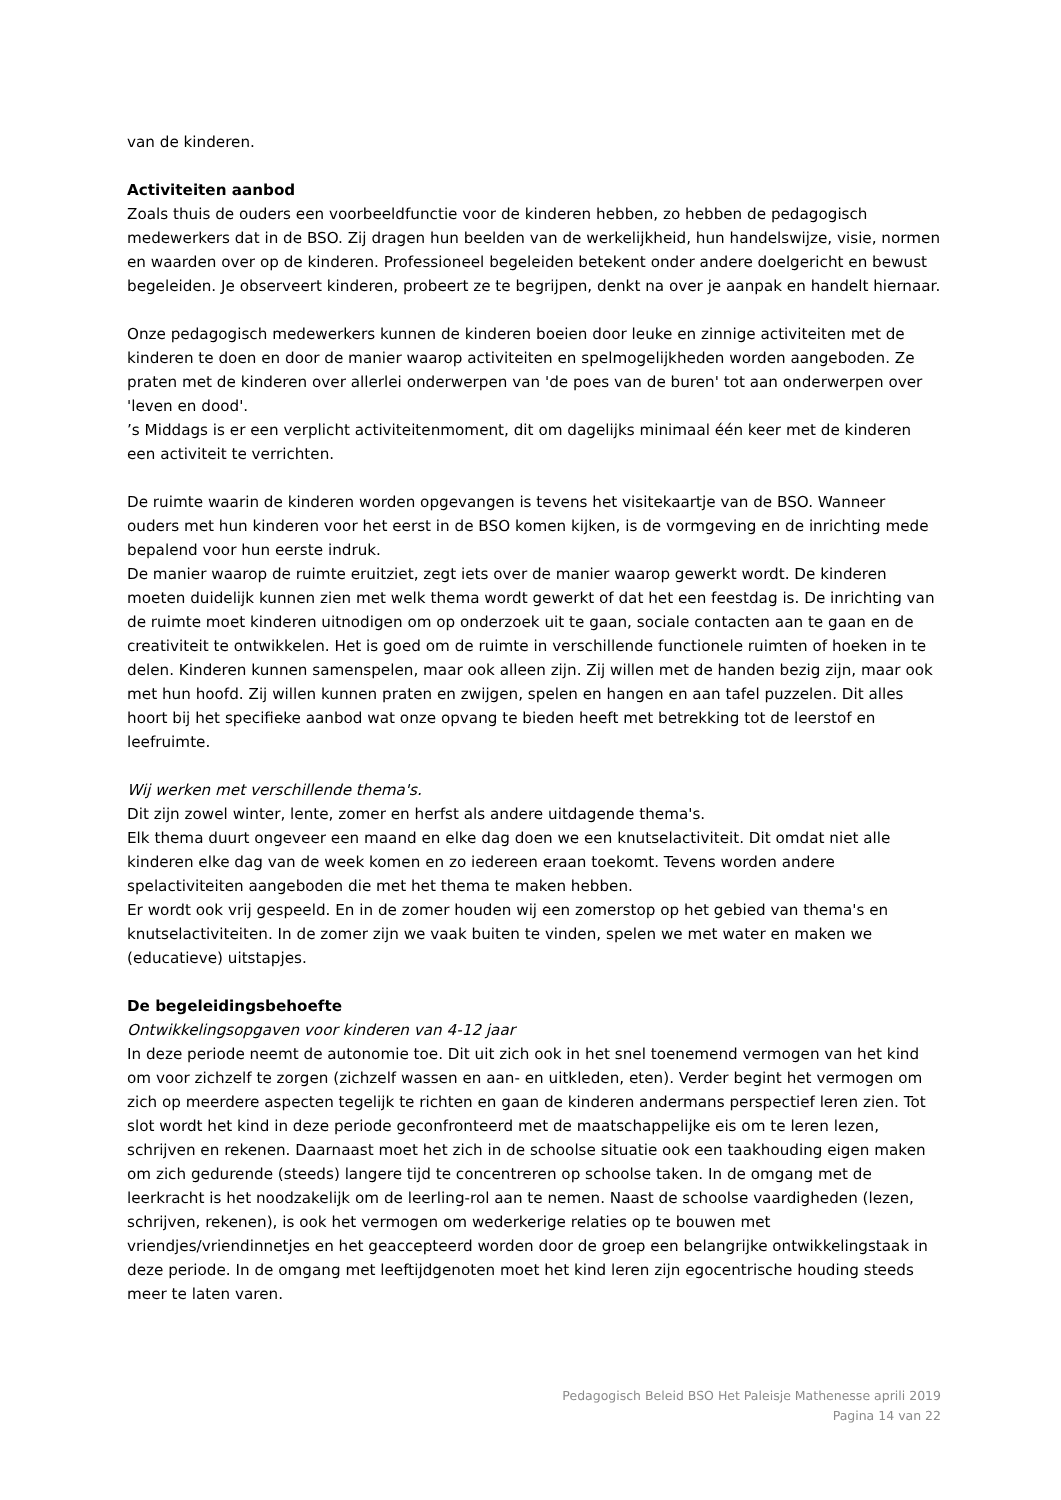van de kinderen.
Activiteiten aanbod
Zoals thuis de ouders een voorbeeldfunctie voor de kinderen hebben, zo hebben de pedagogisch medewerkers dat in de BSO. Zij dragen hun beelden van de werkelijkheid, hun handelswijze, visie, normen en waarden over op de kinderen. Professioneel begeleiden betekent onder andere doelgericht en bewust begeleiden. Je observeert kinderen, probeert ze te begrijpen, denkt na over je aanpak en handelt hiernaar.
Onze pedagogisch medewerkers kunnen de kinderen boeien door leuke en zinnige activiteiten met de kinderen te doen en door de manier waarop activiteiten en spelmogelijkheden worden aangeboden. Ze praten met de kinderen over allerlei onderwerpen van 'de poes van de buren' tot aan onderwerpen over 'leven en dood'.
’s Middags is er een verplicht activiteitenmoment, dit om dagelijks minimaal één keer met de kinderen een activiteit te verrichten.
De ruimte waarin de kinderen worden opgevangen is tevens het visitekaartje van de BSO. Wanneer ouders met hun kinderen voor het eerst in de BSO komen kijken, is de vormgeving en de inrichting mede bepalend voor hun eerste indruk.
De manier waarop de ruimte eruitziet, zegt iets over de manier waarop gewerkt wordt. De kinderen moeten duidelijk kunnen zien met welk thema wordt gewerkt of dat het een feestdag is. De inrichting van de ruimte moet kinderen uitnodigen om op onderzoek uit te gaan, sociale contacten aan te gaan en de creativiteit te ontwikkelen. Het is goed om de ruimte in verschillende functionele ruimten of hoeken in te delen. Kinderen kunnen samenspelen, maar ook alleen zijn. Zij willen met de handen bezig zijn, maar ook met hun hoofd. Zij willen kunnen praten en zwijgen, spelen en hangen en aan tafel puzzelen. Dit alles hoort bij het specifieke aanbod wat onze opvang te bieden heeft met betrekking tot de leerstof en leefruimte.
Wij werken met verschillende thema's.
Dit zijn zowel winter, lente, zomer en herfst als andere uitdagende thema's.
Elk thema duurt ongeveer een maand en elke dag doen we een knutselactiviteit. Dit omdat niet alle kinderen elke dag van de week komen en zo iedereen eraan toekomt. Tevens worden andere spelactiviteiten aangeboden die met het thema te maken hebben.
Er wordt ook vrij gespeeld. En in de zomer houden wij een zomerstop op het gebied van thema's en knutselactiviteiten. In de zomer zijn we vaak buiten te vinden, spelen we met water en maken we (educatieve) uitstapjes.
De begeleidingsbehoefte
Ontwikkelingsopgaven voor kinderen van 4-12 jaar
In deze periode neemt de autonomie toe. Dit uit zich ook in het snel toenemend vermogen van het kind om voor zichzelf te zorgen (zichzelf wassen en aan- en uitkleden, eten). Verder begint het vermogen om zich op meerdere aspecten tegelijk te richten en gaan de kinderen andermans perspectief leren zien. Tot slot wordt het kind in deze periode geconfronteerd met de maatschappelijke eis om te leren lezen, schrijven en rekenen. Daarnaast moet het zich in de schoolse situatie ook een taakhouding eigen maken om zich gedurende (steeds) langere tijd te concentreren op schoolse taken. In de omgang met de leerkracht is het noodzakelijk om de leerling-rol aan te nemen. Naast de schoolse vaardigheden (lezen, schrijven, rekenen), is ook het vermogen om wederkerige relaties op te bouwen met vriendjes/vriendinnetjes en het geaccepteerd worden door de groep een belangrijke ontwikkelingstaak in deze periode. In de omgang met leeftijdgenoten moet het kind leren zijn egocentrische houding steeds meer te laten varen.
Pedagogisch Beleid BSO Het Paleisje Mathenesse aprili 2019
Pagina 14 van 22